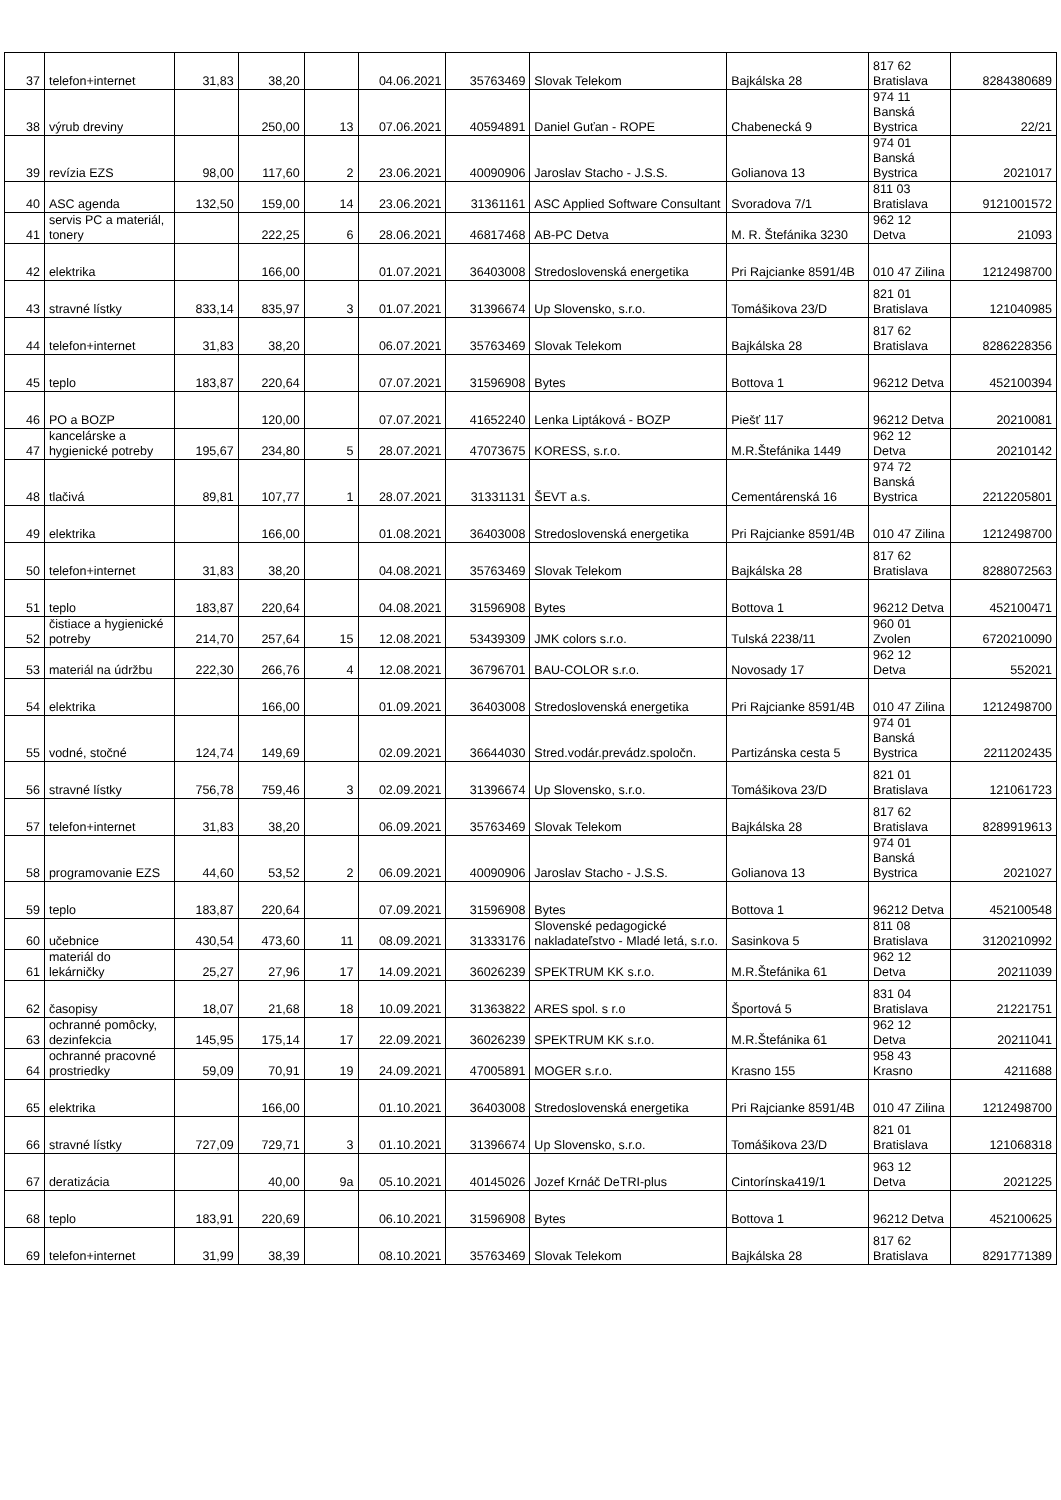| 37 | telefon+internet | 31,83 | 38,20 | | 04.06.2021 | 35763469 | Slovak Telekom | Bajkálska 28 | 817 62 Bratislava | 8284380689 |
| 38 | výrub dreviny | | 250,00 | 13 | 07.06.2021 | 40594891 | Daniel Guťan - ROPE | Chabenecká 9 | 974 11 Banská Bystrica | 22/21 |
| 39 | revízia EZS | 98,00 | 117,60 | 2 | 23.06.2021 | 40090906 | Jaroslav Stacho - J.S.S. | Golianova 13 | 974 01 Banská Bystrica | 2021017 |
| 40 | ASC agenda | 132,50 | 159,00 | 14 | 23.06.2021 | 31361161 | ASC Applied Software Consultant | Svoradova 7/1 | 811 03 Bratislava | 9121001572 |
| 41 | servis PC a materiál, tonery | | 222,25 | 6 | 28.06.2021 | 46817468 | AB-PC Detva | M. R. Štefánika 3230 | 962 12 Detva | 21093 |
| 42 | elektrika | | 166,00 | | 01.07.2021 | 36403008 | Stredoslovenská energetika | Pri Rajcianke 8591/4B | 010 47 Zilina | 1212498700 |
| 43 | stravné lístky | 833,14 | 835,97 | 3 | 01.07.2021 | 31396674 | Up Slovensko, s.r.o. | Tomášikova 23/D | 821 01 Bratislava | 121040985 |
| 44 | telefon+internet | 31,83 | 38,20 | | 06.07.2021 | 35763469 | Slovak Telekom | Bajkálska 28 | 817 62 Bratislava | 8286228356 |
| 45 | teplo | 183,87 | 220,64 | | 07.07.2021 | 31596908 | Bytes | Bottova 1 | 96212 Detva | 452100394 |
| 46 | PO a BOZP | | 120,00 | | 07.07.2021 | 41652240 | Lenka Liptáková - BOZP | Piešť 117 | 96212 Detva | 20210081 |
| 47 | kancelárske a hygienické potreby | 195,67 | 234,80 | 5 | 28.07.2021 | 47073675 | KORESS, s.r.o. | M.R.Štefánika 1449 | 962 12 Detva | 20210142 |
| 48 | tlačivá | 89,81 | 107,77 | 1 | 28.07.2021 | 31331131 | ŠEVT a.s. | Cementárenská 16 | 974 72 Banská Bystrica | 2212205801 |
| 49 | elektrika | | 166,00 | | 01.08.2021 | 36403008 | Stredoslovenská energetika | Pri Rajcianke 8591/4B | 010 47 Zilina | 1212498700 |
| 50 | telefon+internet | 31,83 | 38,20 | | 04.08.2021 | 35763469 | Slovak Telekom | Bajkálska 28 | 817 62 Bratislava | 8288072563 |
| 51 | teplo | 183,87 | 220,64 | | 04.08.2021 | 31596908 | Bytes | Bottova 1 | 96212 Detva | 452100471 |
| 52 | čistiace a hygienické potreby | 214,70 | 257,64 | 15 | 12.08.2021 | 53439309 | JMK colors s.r.o. | Tulská 2238/11 | 960 01 Zvolen | 6720210090 |
| 53 | materiál na údržbu | 222,30 | 266,76 | 4 | 12.08.2021 | 36796701 | BAU-COLOR s.r.o. | Novosady 17 | 962 12 Detva | 552021 |
| 54 | elektrika | | 166,00 | | 01.09.2021 | 36403008 | Stredoslovenská energetika | Pri Rajcianke 8591/4B | 010 47 Zilina | 1212498700 |
| 55 | vodné, stočné | 124,74 | 149,69 | | 02.09.2021 | 36644030 | Stred.vodár.prevádz.spoločn. | Partizánska cesta 5 | 974 01 Banská Bystrica | 2211202435 |
| 56 | stravné lístky | 756,78 | 759,46 | 3 | 02.09.2021 | 31396674 | Up Slovensko, s.r.o. | Tomášikova 23/D | 821 01 Bratislava | 121061723 |
| 57 | telefon+internet | 31,83 | 38,20 | | 06.09.2021 | 35763469 | Slovak Telekom | Bajkálska 28 | 817 62 Bratislava | 8289919613 |
| 58 | programovanie EZS | 44,60 | 53,52 | 2 | 06.09.2021 | 40090906 | Jaroslav Stacho - J.S.S. | Golianova 13 | 974 01 Banská Bystrica | 2021027 |
| 59 | teplo | 183,87 | 220,64 | | 07.09.2021 | 31596908 | Bytes | Bottova 1 | 96212 Detva | 452100548 |
| 60 | učebnice | 430,54 | 473,60 | 11 | 08.09.2021 | 31333176 | Slovenské pedagogické nakladateľstvo - Mladé letá, s.r.o. | Sasinkova 5 | 811 08 Bratislava | 3120210992 |
| 61 | materiál do lekárničky | 25,27 | 27,96 | 17 | 14.09.2021 | 36026239 | SPEKTRUM KK s.r.o. | M.R.Štefánika 61 | 962 12 Detva | 20211039 |
| 62 | časopisy | 18,07 | 21,68 | 18 | 10.09.2021 | 31363822 | ARES spol. s r.o | Športová 5 | 831 04 Bratislava | 21221751 |
| 63 | ochranné pomôcky, dezinfekcia | 145,95 | 175,14 | 17 | 22.09.2021 | 36026239 | SPEKTRUM KK s.r.o. | M.R.Štefánika 61 | 962 12 Detva | 20211041 |
| 64 | ochranné pracovné prostriedky | 59,09 | 70,91 | 19 | 24.09.2021 | 47005891 | MOGER s.r.o. | Krasno 155 | 958 43 Krasno | 4211688 |
| 65 | elektrika | | 166,00 | | 01.10.2021 | 36403008 | Stredoslovenská energetika | Pri Rajcianke 8591/4B | 010 47 Zilina | 1212498700 |
| 66 | stravné lístky | 727,09 | 729,71 | 3 | 01.10.2021 | 31396674 | Up Slovensko, s.r.o. | Tomášikova 23/D | 821 01 Bratislava | 121068318 |
| 67 | deratizácia | | 40,00 | 9a | 05.10.2021 | 40145026 | Jozef Krnáč DeTRI-plus | Cintorínska419/1 | 963 12 Detva | 2021225 |
| 68 | teplo | 183,91 | 220,69 | | 06.10.2021 | 31596908 | Bytes | Bottova 1 | 96212 Detva | 452100625 |
| 69 | telefon+internet | 31,99 | 38,39 | | 08.10.2021 | 35763469 | Slovak Telekom | Bajkálska 28 | 817 62 Bratislava | 8291771389 |